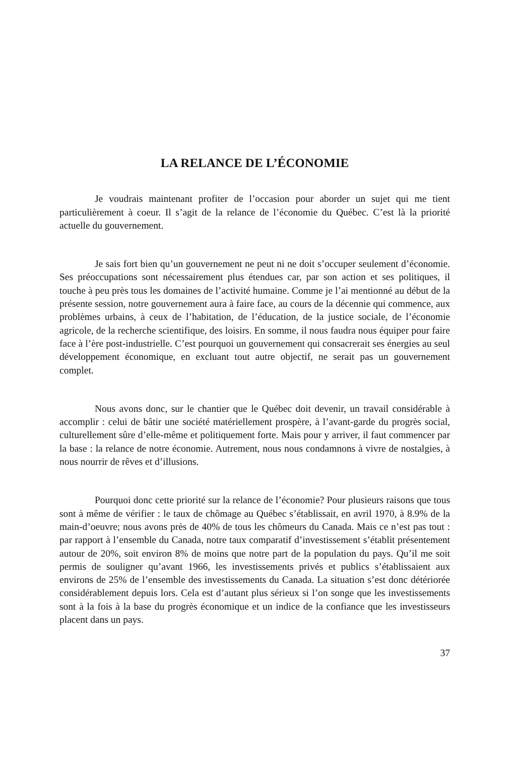LA RELANCE DE L’ÉCONOMIE
Je voudrais maintenant profiter de l’occasion pour aborder un sujet qui me tient particulièrement à coeur. Il s’agit de la relance de l’économie du Québec. C’est là la priorité actuelle du gouvernement.
Je sais fort bien qu’un gouvernement ne peut ni ne doit s’occuper seulement d’économie. Ses préoccupations sont nécessairement plus étendues car, par son action et ses politiques, il touche à peu près tous les domaines de l’activité humaine. Comme je l’ai mentionné au début de la présente session, notre gouvernement aura à faire face, au cours de la décennie qui commence, aux problèmes urbains, à ceux de l’habitation, de l’éducation, de la justice sociale, de l’économie agricole, de la recherche scientifique, des loisirs. En somme, il nous faudra nous équiper pour faire face à l’ère post-industrielle. C’est pourquoi un gouvernement qui consacrerait ses énergies au seul développement économique, en excluant tout autre objectif, ne serait pas un gouvernement complet.
Nous avons donc, sur le chantier que le Québec doit devenir, un travail considérable à accomplir : celui de bâtir une société matériellement prospère, à l’avant-garde du progrès social, culturellement sûre d’elle-même et politiquement forte. Mais pour y arriver, il faut commencer par la base : la relance de notre économie. Autrement, nous nous condamnons à vivre de nostalgies, à nous nourrir de rêves et d’illusions.
Pourquoi donc cette priorité sur la relance de l’économie? Pour plusieurs raisons que tous sont à même de vérifier : le taux de chômage au Québec s’établissait, en avril 1970, à 8.9% de la main-d’oeuvre; nous avons près de 40% de tous les chômeurs du Canada. Mais ce n’est pas tout : par rapport à l’ensemble du Canada, notre taux comparatif d’investissement s’établit présentement autour de 20%, soit environ 8% de moins que notre part de la population du pays. Qu’il me soit permis de souligner qu’avant 1966, les investissements privés et publics s’établissaient aux environs de 25% de l’ensemble des investissements du Canada. La situation s’est donc détériorée considérablement depuis lors. Cela est d’autant plus sérieux si l’on songe que les investissements sont à la fois à la base du progrès économique et un indice de la confiance que les investisseurs placent dans un pays.
37